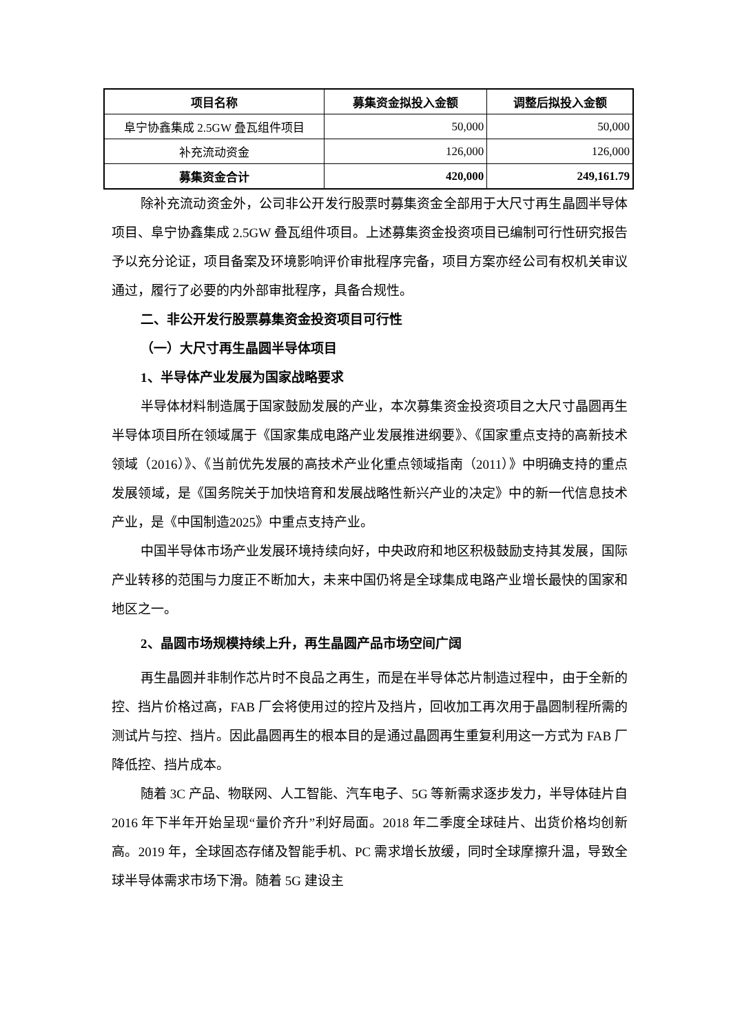| 项目名称 | 募集资金拟投入金额 | 调整后拟投入金额 |
| --- | --- | --- |
| 阜宁协鑫集成 2.5GW 叠瓦组件项目 | 50,000 | 50,000 |
| 补充流动资金 | 126,000 | 126,000 |
| 募集资金合计 | 420,000 | 249,161.79 |
除补充流动资金外，公司非公开发行股票时募集资金全部用于大尺寸再生晶圆半导体项目、阜宁协鑫集成 2.5GW 叠瓦组件项目。上述募集资金投资项目已编制可行性研究报告予以充分论证，项目备案及环境影响评价审批程序完备，项目方案亦经公司有权机关审议通过，履行了必要的内外部审批程序，具备合规性。
二、非公开发行股票募集资金投资项目可行性
（一）大尺寸再生晶圆半导体项目
1、半导体产业发展为国家战略要求
半导体材料制造属于国家鼓励发展的产业，本次募集资金投资项目之大尺寸晶圆再生半导体项目所在领域属于《国家集成电路产业发展推进纲要》、《国家重点支持的高新技术领域（2016）》、《当前优先发展的高技术产业化重点领域指南（2011）》中明确支持的重点发展领域，是《国务院关于加快培育和发展战略性新兴产业的决定》中的新一代信息技术产业，是《中国制造2025》中重点支持产业。
中国半导体市场产业发展环境持续向好，中央政府和地区积极鼓励支持其发展，国际产业转移的范围与力度正不断加大，未来中国仍将是全球集成电路产业增长最快的国家和地区之一。
2、晶圆市场规模持续上升，再生晶圆产品市场空间广阔
再生晶圆并非制作芯片时不良品之再生，而是在半导体芯片制造过程中，由于全新的控、挡片价格过高，FAB 厂会将使用过的控片及挡片，回收加工再次用于晶圆制程所需的测试片与控、挡片。因此晶圆再生的根本目的是通过晶圆再生重复利用这一方式为 FAB 厂降低控、挡片成本。
随着 3C 产品、物联网、人工智能、汽车电子、5G 等新需求逐步发力，半导体硅片自 2016 年下半年开始呈现“量价齐升”利好局面。2018 年二季度全球硅片、出货价格均创新高。2019 年，全球固态存储及智能手机、PC 需求增长放缓，同时全球摩擦升温，导致全球半导体需求市场下滑。随着 5G 建设主